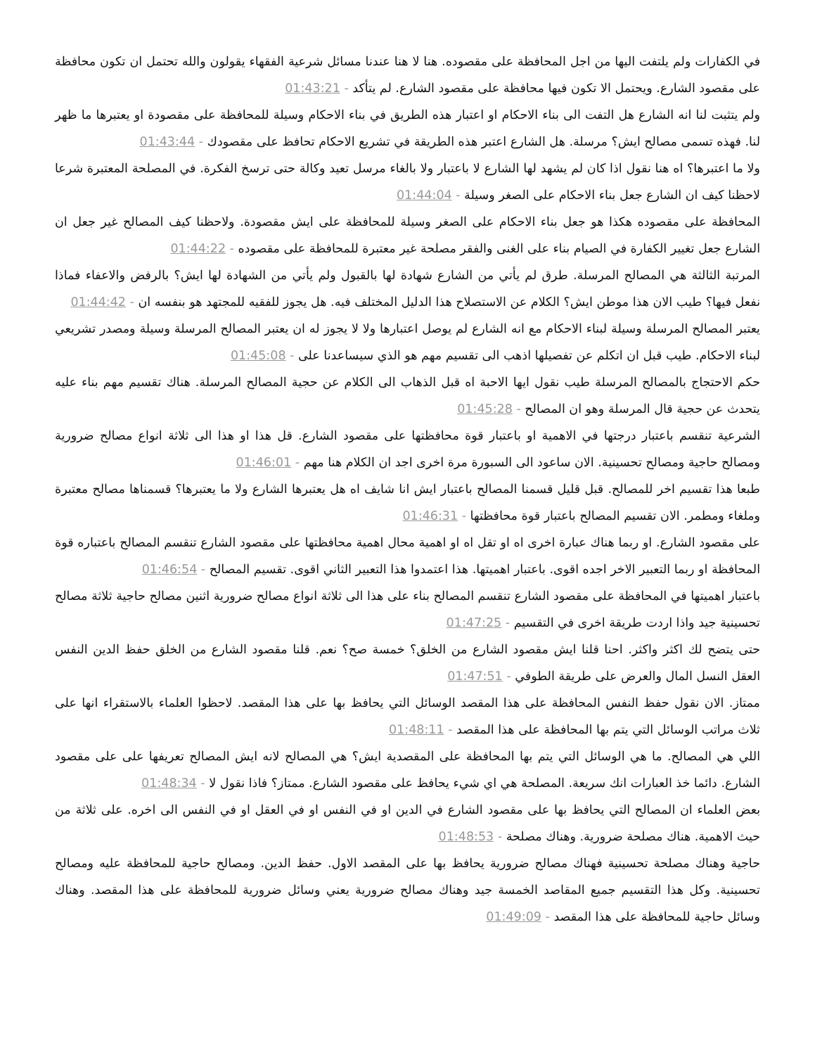في الكفارات ولم يلتفت اليها من اجل المحافظة على مقصوده. هنا لا هنا عندنا مسائل شرعية الفقهاء يقولون والله تحتمل ان تكون محافظة على مقصود الشارع. ويحتمل الا تكون فيها محافظة على مقصود الشارع. لم يتأكد - 01:43:21
ولم يتثبت لنا انه الشارع هل التفت الى بناء الاحكام او اعتبار هذه الطريق في بناء الاحكام وسيلة للمحافظة على مقصودة او يعتبرها ما ظهر لنا. فهذه تسمى مصالح ايش؟ مرسلة. هل الشارع اعتبر هذه الطريقة في تشريع الاحكام تحافظ على مقصودك - 01:43:44
ولا ما اعتبرها؟ اه هنا نقول اذا كان لم يشهد لها الشارع لا باعتبار ولا بالغاء مرسل تعيد وكالة حتى ترسخ الفكرة. في المصلحة المعتبرة شرعا لاحظنا كيف ان الشارع جعل بناء الاحكام على الصغر وسيلة - 01:44:04
المحافظة على مقصوده هكذا هو جعل بناء الاحكام على الصغر وسيلة للمحافظة على ايش مقصودة. ولاحظنا كيف المصالح غير جعل ان الشارع جعل تغيير الكفارة في الصيام بناء على الغنى والفقر مصلحة غير معتبرة للمحافظة على مقصوده - 01:44:22
المرتبة الثالثة هي المصالح المرسلة. طرق لم يأتي من الشارع شهادة لها بالقبول ولم يأتي من الشهادة لها ايش؟ بالرفض والاعفاء فماذا نفعل فيها؟ طيب الان هذا موطن ايش؟ الكلام عن الاستصلاح هذا الدليل المختلف فيه. هل يجوز للفقيه للمجتهد هو بنفسه ان - 01:44:42
يعتبر المصالح المرسلة وسيلة لبناء الاحكام مع انه الشارع لم يوصل اعتبارها ولا لا يجوز له ان يعتبر المصالح المرسلة وسيلة ومصدر تشريعي لبناء الاحكام. طيب قبل ان اتكلم عن تفصيلها اذهب الى تقسيم مهم هو الذي سيساعدنا على - 01:45:08
حكم الاحتجاج بالمصالح المرسلة طيب نقول ايها الاحبة اه قبل الذهاب الى الكلام عن حجية المصالح المرسلة. هناك تقسيم مهم بناء عليه يتحدث عن حجية قال المرسلة وهو ان المصالح - 01:45:28
الشرعية تنقسم باعتبار درجتها في الاهمية او باعتبار قوة محافظتها على مقصود الشارع. قل هذا او هذا الى ثلاثة انواع مصالح ضرورية ومصالح حاجية ومصالح تحسينية. الان ساعود الى السبورة مرة اخرى اجد ان الكلام هنا مهم - 01:46:01
طبعا هذا تقسيم اخر للمصالح. قبل قليل قسمنا المصالح باعتبار ايش انا شايف اه هل يعتبرها الشارع ولا ما يعتبرها؟ قسمناها مصالح معتبرة وملغاء ومطمر. الان تقسيم المصالح باعتبار قوة محافظتها - 01:46:31
على مقصود الشارع. او ربما هناك عبارة اخرى اه او تقل اه او اهمية محال اهمية محافظتها على مقصود الشارع تنقسم المصالح باعتباره قوة المحافظة او ربما التعبير الاخر اجده اقوى. باعتبار اهميتها. هذا اعتمدوا هذا التعبير الثاني اقوى. تقسيم المصالح - 01:46:54
باعتبار اهميتها في المحافظة على مقصود الشارع تنقسم المصالح بناء على هذا الى ثلاثة انواع مصالح ضرورية اثنين مصالح حاجية ثلاثة مصالح تحسينية جيد واذا اردت طريقة اخرى في التقسيم - 01:47:25
حتى يتضح لك اكثر واكثر. احنا قلنا ايش مقصود الشارع من الخلق؟ خمسة صح؟ نعم. قلنا مقصود الشارع من الخلق حفظ الدين النفس العقل النسل المال والعرض على طريقة الطوفي - 01:47:51
ممتاز. الان نقول حفظ النفس المحافظة على هذا المقصد الوسائل التي يحافظ بها على هذا المقصد. لاحظوا العلماء بالاستقراء انها على ثلاث مراتب الوسائل التي يتم بها المحافظة على هذا المقصد - 01:48:11
اللي هي المصالح. ما هي الوسائل التي يتم بها المحافظة على المقصدية ايش؟ هي المصالح لانه ايش المصالح تعريفها على على مقصود الشارع. دائما خذ العبارات انك سريعة. المصلحة هي اي شيء يحافظ على مقصود الشارع. ممتاز؟ فاذا نقول لا - 01:48:34
بعض العلماء ان المصالح التي يحافظ بها على مقصود الشارع في الدين او في النفس او في العقل او في النفس الى اخره. على ثلاثة من حيث الاهمية. هناك مصلحة ضرورية. وهناك مصلحة - 01:48:53
حاجية وهناك مصلحة تحسينية فهناك مصالح ضرورية يحافظ بها على المقصد الاول. حفظ الدين. ومصالح حاجية للمحافظة عليه ومصالح تحسينية. وكل هذا التقسيم جميع المقاصد الخمسة جيد وهناك مصالح ضرورية يعني وسائل ضرورية للمحافظة على هذا المقصد. وهناك وسائل حاجية للمحافظة على هذا المقصد - 01:49:09